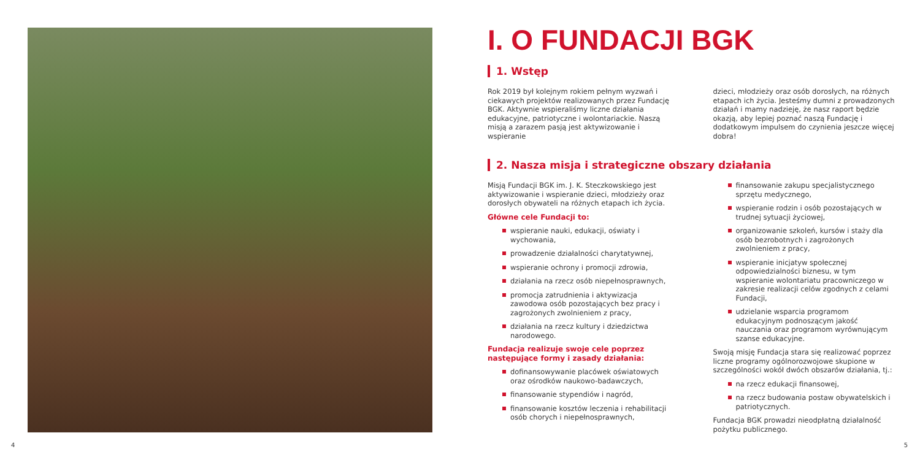I. O FUNDACJI BGK
1. Wstęp
Rok 2019 był kolejnym rokiem pełnym wyzwań i ciekawych projektów realizowanych przez Fundację BGK. Aktywnie wspieraliśmy liczne działania edukacyjne, patriotyczne i wolontariackie. Naszą misją a zarazem pasją jest aktywizowanie i wspieranie
dzieci, młodzieży oraz osób dorosłych, na różnych etapach ich życia. Jesteśmy dumni z prowadzonych działań i mamy nadzieję, że nasz raport będzie okazją, aby lepiej poznać naszą Fundację i dodatkowym impulsem do czynienia jeszcze więcej dobra!
2. Nasza misja i strategiczne obszary działania
Misją Fundacji BGK im. J. K. Steczkowskiego jest aktywizowanie i wspieranie dzieci, młodzieży oraz dorosłych obywateli na różnych etapach ich życia.
Główne cele Fundacji to:
wspieranie nauki, edukacji, oświaty i wychowania,
prowadzenie działalności charytatywnej,
wspieranie ochrony i promocji zdrowia,
działania na rzecz osób niepełnosprawnych,
promocja zatrudnienia i aktywizacja zawodowa osób pozostających bez pracy i zagrożonych zwolnieniem z pracy,
działania na rzecz kultury i dziedzictwa narodowego.
Fundacja realizuje swoje cele poprzez następujące formy i zasady działania:
dofinansowywanie placówek oświatowych oraz ośrodków naukowo-badawczych,
finansowanie stypendiów i nagród,
finansowanie kosztów leczenia i rehabilitacji osób chorych i niepełnosprawnych,
finansowanie zakupu specjalistycznego sprzętu medycznego,
wspieranie rodzin i osób pozostających w trudnej sytuacji życiowej,
organizowanie szkoleń, kursów i staży dla osób bezrobotnych i zagrożonych zwolnieniem z pracy,
wspieranie inicjatyw społecznej odpowiedzialności biznesu, w tym wspieranie wolontariatu pracowniczego w zakresie realizacji celów zgodnych z celami Fundacji,
udzielanie wsparcia programom edukacyjnym podnoszącym jakość nauczania oraz programom wyrównującym szanse edukacyjne.
Swoją misję Fundacja stara się realizować poprzez liczne programy ogólnorozwojowe skupione w szczególności wokół dwóch obszarów działania, tj.:
na rzecz edukacji finansowej,
na rzecz budowania postaw obywatelskich i patriotycznych.
Fundacja BGK prowadzi nieodpłatną działalność pożytku publicznego.
4 5